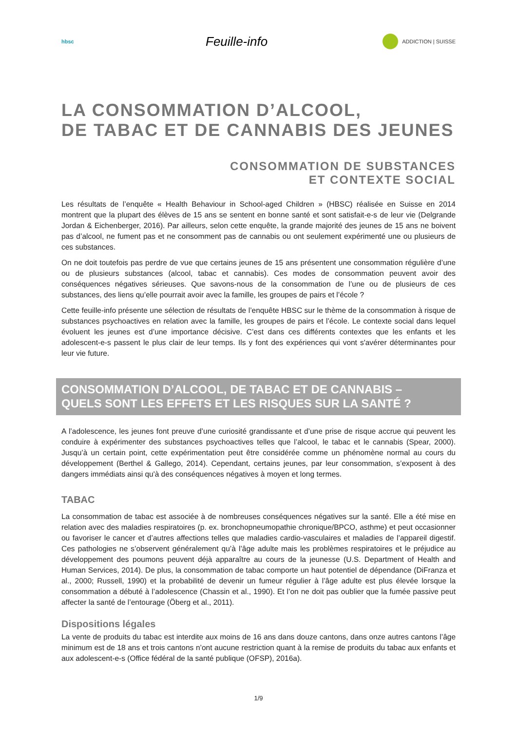hbsc
Feuille-info
ADDICTION | SUISSE
LA CONSOMMATION D’ALCOOL,
DE TABAC ET DE CANNABIS DES JEUNES
CONSOMMATION DE SUBSTANCES
ET CONTEXTE SOCIAL
Les résultats de l’enquête « Health Behaviour in School-aged Children » (HBSC) réalisée en Suisse en 2014 montrent que la plupart des élèves de 15 ans se sentent en bonne santé et sont satisfait-e-s de leur vie (Delgrande Jordan & Eichenberger, 2016). Par ailleurs, selon cette enquête, la grande majorité des jeunes de 15 ans ne boivent pas d’alcool, ne fument pas et ne consomment pas de cannabis ou ont seulement expérimenté une ou plusieurs de ces substances.
On ne doit toutefois pas perdre de vue que certains jeunes de 15 ans présentent une consommation régulière d’une ou de plusieurs substances (alcool, tabac et cannabis). Ces modes de consommation peuvent avoir des conséquences négatives sérieuses. Que savons-nous de la consommation de l’une ou de plusieurs de ces substances, des liens qu’elle pourrait avoir avec la famille, les groupes de pairs et l’école ?
Cette feuille-info présente une sélection de résultats de l’enquête HBSC sur le thème de la consommation à risque de substances psychoactives en relation avec la famille, les groupes de pairs et l’école. Le contexte social dans lequel évoluent les jeunes est d’une importance décisive. C’est dans ces différents contextes que les enfants et les adolescent-e-s passent le plus clair de leur temps. Ils y font des expériences qui vont s'avérer déterminantes pour leur vie future.
CONSOMMATION D’ALCOOL, DE TABAC ET DE CANNABIS –
QUELS SONT LES EFFETS ET LES RISQUES SUR LA SANTÉ ?
A l’adolescence, les jeunes font preuve d’une curiosité grandissante et d’une prise de risque accrue qui peuvent les conduire à expérimenter des substances psychoactives telles que l’alcool, le tabac et le cannabis (Spear, 2000). Jusqu’à un certain point, cette expérimentation peut être considérée comme un phénomène normal au cours du développement (Berthel & Gallego, 2014). Cependant, certains jeunes, par leur consommation, s’exposent à des dangers immédiats ainsi qu'à des conséquences négatives à moyen et long termes.
TABAC
La consommation de tabac est associée à de nombreuses conséquences négatives sur la santé. Elle a été mise en relation avec des maladies respiratoires (p. ex. bronchopneumopathie chronique/BPCO, asthme) et peut occasionner ou favoriser le cancer et d’autres affections telles que maladies cardio-vasculaires et maladies de l’appareil digestif. Ces pathologies ne s’observent généralement qu’à l’âge adulte mais les problèmes respiratoires et le préjudice au développement des poumons peuvent déjà apparaître au cours de la jeunesse (U.S. Department of Health and Human Services, 2014). De plus, la consommation de tabac comporte un haut potentiel de dépendance (DiFranza et al., 2000; Russell, 1990) et la probabilité de devenir un fumeur régulier à l’âge adulte est plus élevée lorsque la consommation a débuté à l’adolescence (Chassin et al., 1990). Et l’on ne doit pas oublier que la fumée passive peut affecter la santé de l’entourage (Öberg et al., 2011).
Dispositions légales
La vente de produits du tabac est interdite aux moins de 16 ans dans douze cantons, dans onze autres cantons l’âge minimum est de 18 ans et trois cantons n’ont aucune restriction quant à la remise de produits du tabac aux enfants et aux adolescent-e-s (Office fédéral de la santé publique (OFSP), 2016a).
1/9